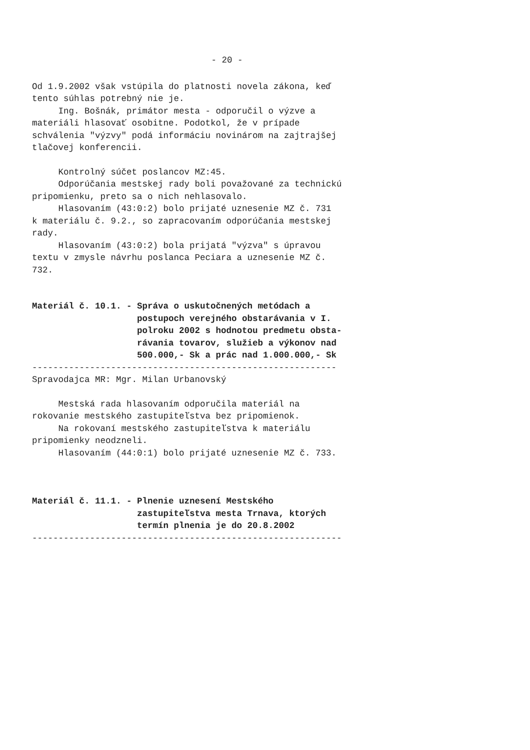- 20 -
Od 1.9.2002 však vstúpila do platnosti novela zákona, keď tento súhlas potrebný nie je. Ing. Bošnák, primátor mesta - odporučil o výzve a materiáli hlasovať osobitne. Podotkol, že v prípade schválenia "výzvy" podá informáciu novinárom na zajtrajšej tlačovej konferencii.
Kontrolný súčet poslancov MZ:45. Odporúčania mestskej rady boli považované za technickú pripomienku, preto sa o nich nehlasovalo. Hlasovaním (43:0:2) bolo prijaté uznesenie MZ č. 731 k materiálu č. 9.2., so zapracovaním odporúčania mestskej rady. Hlasovaním (43:0:2) bola prijatá "výzva" s úpravou textu v zmysle návrhu poslanca Peciara a uznesenie MZ č. 732.
Materiál č. 10.1. - Správa o uskutočnených metódach a postupoch verejného obstarávania v I. polroku 2002 s hodnotou predmetu obsta- rávania tovarov, služieb a výkonov nad 500.000,- Sk a prác nad 1.000.000,- Sk
---------------------------------------------------------- Spravodajca MR: Mgr. Milan Urbanovský
Mestská rada hlasovaním odporučila materiál na rokovanie mestského zastupiteľstva bez pripomienok. Na rokovaní mestského zastupiteľstva k materiálu pripomienky neodzneli. Hlasovaním (44:0:1) bolo prijaté uznesenie MZ č. 733.
Materiál č. 11.1. - Plnenie uznesení Mestského zastupiteľstva mesta Trnava, ktorých termín plnenia je do 20.8.2002
-----------------------------------------------------------